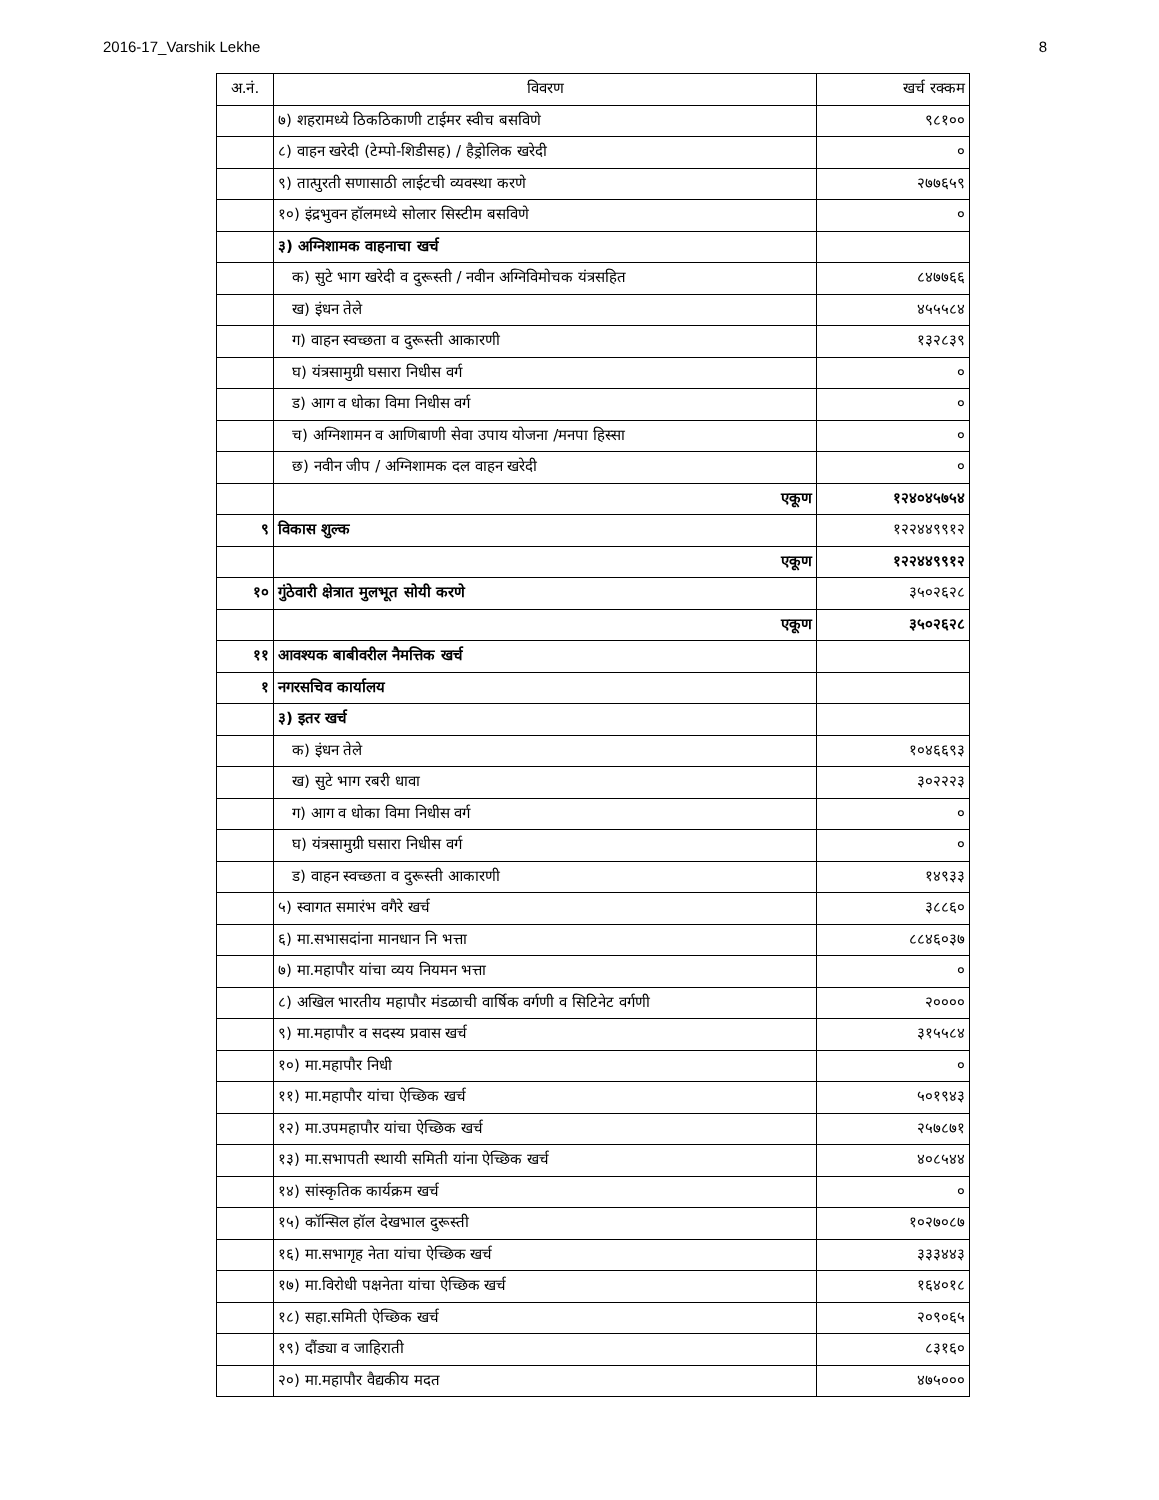2016-17_Varshik Lekhe 8
| अ.नं. | विवरण | खर्च रक्कम |
| --- | --- | --- |
| | ७) शहरामध्ये ठिकठिकाणी टाईमर स्वीच बसविणे | ९८१०० |
| | ८) वाहन खरेदी (टेम्पो-शिडीसह) / हैड्रोलिक खरेदी | ० |
| | ९) तात्पुरती सणासाठी लाईटची व्यवस्था करणे | २७७६५९ |
| | १०) इंद्रभुवन हॉलमध्ये सोलार सिस्टीम बसविणे | ० |
| | ३) अग्निशामक वाहनाचा खर्च | |
| | क) सुटे भाग खरेदी व दुरूस्ती / नवीन अग्निविमोचक यंत्रसहित | ८४७७६६ |
| | ख) इंधन तेले | ४५५५८४ |
| | ग) वाहन स्वच्छता व दुरूस्ती आकारणी | १३२८३९ |
| | घ) यंत्रसामुग्री घसारा निधीस वर्ग | ० |
| | ड) आग व धोका विमा निधीस वर्ग | ० |
| | च) अग्निशामन व आणिबाणी सेवा उपाय योजना /मनपा हिस्सा | ० |
| | छ) नवीन जीप / अग्निशामक दल वाहन खरेदी | ० |
| | एकूण | १२४०४५७५४ |
| ९ | विकास शुल्क | १२२४४९९१२ |
| | एकूण | १२२४४९९१२ |
| १० | गुंठेवारी क्षेत्रात मुलभूत सोयी करणे | ३५०२६२८ |
| | एकूण | ३५०२६२८ |
| ११ | आवश्यक बाबीवरील नैमत्तिक खर्च | |
| १ | नगरसचिव कार्यालय | |
| | ३) इतर खर्च | |
| | क) इंधन तेले | १०४६६९३ |
| | ख) सुटे भाग रबरी धावा | ३०२२२३ |
| | ग) आग व धोका विमा निधीस वर्ग | ० |
| | घ) यंत्रसामुग्री घसारा निधीस वर्ग | ० |
| | ड) वाहन स्वच्छता व दुरूस्ती आकारणी | १४९३३ |
| | ५) स्वागत समारंभ वगैरे खर्च | ३८८६० |
| | ६) मा.सभासदांना मानधान नि भत्ता | ८८४६०३७ |
| | ७) मा.महापौर यांचा व्यय नियमन भत्ता | ० |
| | ८) अखिल भारतीय महापौर मंडळाची वार्षिक वर्गणी व सिटिनेट वर्गणी | २०००० |
| | ९) मा.महापौर व सदस्य प्रवास खर्च | ३१५५८४ |
| | १०) मा.महापौर निधी | ० |
| | ११) मा.महापौर यांचा ऐच्छिक खर्च | ५०१९४३ |
| | १२) मा.उपमहापौर यांचा ऐच्छिक खर्च | २५७८७१ |
| | १३) मा.सभापती स्थायी समिती यांना ऐच्छिक खर्च | ४०८५४४ |
| | १४) सांस्कृतिक कार्यक्रम खर्च | ० |
| | १५) कॉन्सिल हॉल देखभाल दुरूस्ती | १०२७०८७ |
| | १६) मा.सभागृह नेता यांचा ऐच्छिक खर्च | ३३३४४३ |
| | १७) मा.विरोधी पक्षनेता यांचा ऐच्छिक खर्च | १६४०१८ |
| | १८) सहा.समिती ऐच्छिक खर्च | २०९०६५ |
| | १९) दौंड्या व जाहिराती | ८३१६० |
| | २०) मा.महापौर वैद्यकीय मदत | ४७५००० |